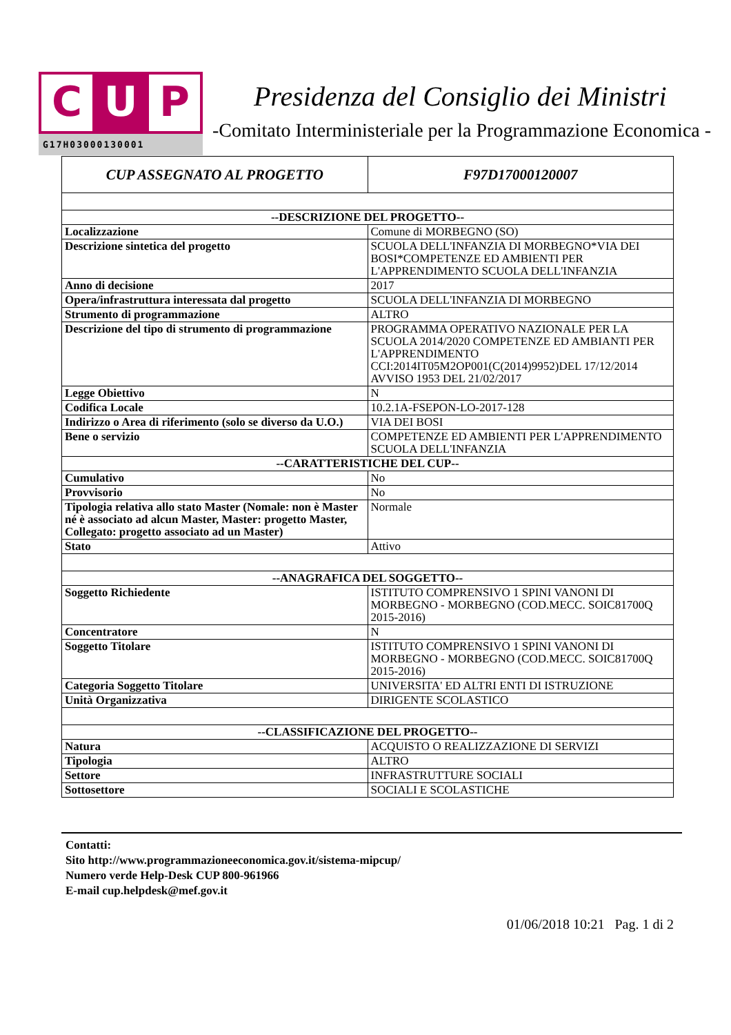C U P
G17H03000130001
Presidenza del Consiglio dei Ministri
-Comitato Interministeriale per la Programmazione Economica -
| CUP ASSEGNATO AL PROGETTO | F97D17000120007 |
| --DESCRIZIONE DEL PROGETTO-- | |
| Localizzazione | Comune di MORBEGNO (SO) |
| Descrizione sintetica del progetto | SCUOLA DELL'INFANZIA DI MORBEGNO*VIA DEI BOSI*COMPETENZE ED AMBIENTI PER L'APPRENDIMENTO SCUOLA DELL'INFANZIA |
| Anno di decisione | 2017 |
| Opera/infrastruttura interessata dal progetto | SCUOLA DELL'INFANZIA DI MORBEGNO |
| Strumento di programmazione | ALTRO |
| Descrizione del tipo di strumento di programmazione | PROGRAMMA OPERATIVO NAZIONALE PER LA SCUOLA 2014/2020 COMPETENZE ED AMBIANTI PER L'APPRENDIMENTO CCI:2014IT05M2OP001(C(2014)9952)DEL 17/12/2014 AVVISO 1953 DEL 21/02/2017 |
| Legge Obiettivo | N |
| Codifica Locale | 10.2.1A-FSEPON-LO-2017-128 |
| Indirizzo o Area di riferimento (solo se diverso da U.O.) | VIA DEI BOSI |
| Bene o servizio | COMPETENZE ED AMBIENTI PER L'APPRENDIMENTO SCUOLA DELL'INFANZIA |
| --CARATTERISTICHE DEL CUP-- | |
| Cumulativo | No |
| Provvisorio | No |
| Tipologia relativa allo stato Master (Nomale: non è Master né è associato ad alcun Master, Master: progetto Master, Collegato: progetto associato ad un Master) | Normale |
| Stato | Attivo |
| --ANAGRAFICA DEL SOGGETTO-- | |
| Soggetto Richiedente | ISTITUTO COMPRENSIVO 1 SPINI VANONI DI MORBEGNO - MORBEGNO (COD.MECC. SOIC81700Q 2015-2016) |
| Concentratore | N |
| Soggetto Titolare | ISTITUTO COMPRENSIVO 1 SPINI VANONI DI MORBEGNO - MORBEGNO (COD.MECC. SOIC81700Q 2015-2016) |
| Categoria Soggetto Titolare | UNIVERSITA' ED ALTRI ENTI DI ISTRUZIONE |
| Unità Organizzativa | DIRIGENTE SCOLASTICO |
| --CLASSIFICAZIONE DEL PROGETTO-- | |
| Natura | ACQUISTO O REALIZZAZIONE DI SERVIZI |
| Tipologia | ALTRO |
| Settore | INFRASTRUTTURE SOCIALI |
| Sottosettore | SOCIALI E SCOLASTICHE |
Contatti:
Sito http://www.programmazioneeconomica.gov.it/sistema-mipcup/
Numero verde Help-Desk CUP 800-961966
E-mail cup.helpdesk@mef.gov.it
01/06/2018 10:21 Pag. 1 di 2